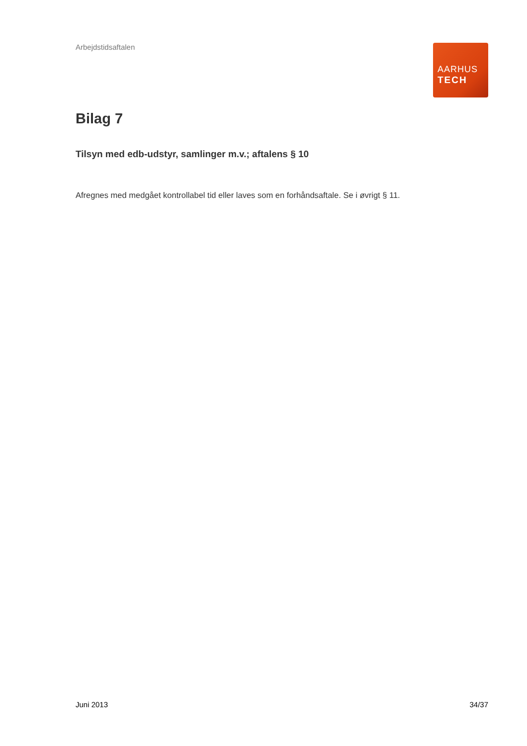Arbejdstidsaftalen
AARHUS
TECH
Bilag 7
Tilsyn med edb-udstyr, samlinger m.v.; aftalens § 10
Afregnes med medgået kontrollabel tid eller laves som en forhåndsaftale. Se i øvrigt § 11.
Juni 2013 34/37